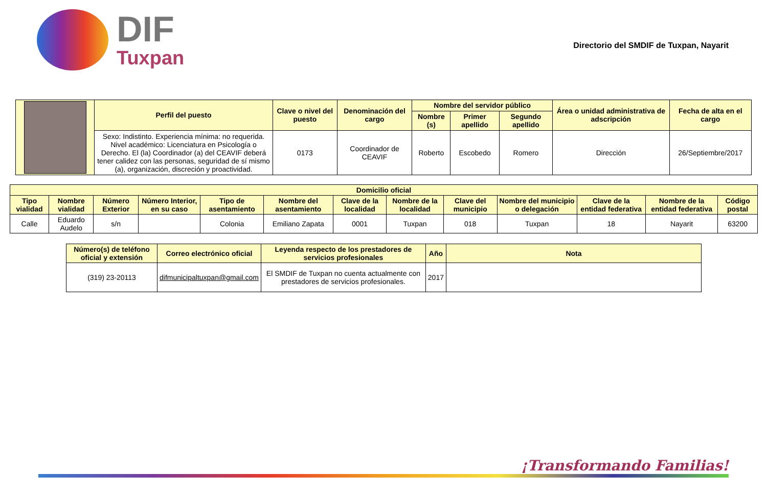DIF
Tuxpan
Directorio del SMDIF de Tuxpan, Nayarit
| | Perfil del puesto | Clave o nivel del puesto | Denominación del cargo | Nombre del servidor público | | | Área o unidad administrativa de adscripción | Fecha de alta en el cargo |
| --- | --- | --- | --- | --- | --- | --- | --- | --- |
| | | | | Nombre (s) | Primer apellido | Segundo apellido | | |
| | Sexo: Indistinto. Experiencia mínima: no requerida. Nivel académico: Licenciatura en Psicología o Derecho. El (la) Coordinador (a) del CEAVIF deberá tener calidez con las personas, seguridad de sí mismo (a), organización, discreción y proactividad. | 0173 | Coordinador de CEAVIF | Roberto | Escobedo | Romero | Dirección | 26/Septiembre/2017 |
| Domicilio oficial | | | | | | | | | | | | |
| --- | --- | --- | --- | --- | --- | --- | --- | --- | --- | --- | --- | --- |
| Tipo vialidad | Nombre vialidad | Número Exterior | Número Interior, en su caso | Tipo de asentamiento | Nombre del asentamiento | Clave de la localidad | Nombre de la localidad | Clave del municipio | Nombre del municipio o delegación | Clave de la entidad federativa | Nombre de la entidad federativa | Código postal |
| Calle | Eduardo Audelo | s/n | | Colonia | Emiliano Zapata | 0001 | Tuxpan | 018 | Tuxpan | 18 | Nayarit | 63200 |
| Número(s) de teléfono oficial y extensión | Correo electrónico oficial | Leyenda respecto de los prestadores de servicios profesionales | Año | Nota |
| --- | --- | --- | --- | --- |
| (319) 23-20113 | difmunicipaltuxpan@gmail.com | El SMDIF de Tuxpan no cuenta actualmente con prestadores de servicios profesionales. | 2017 | |
¡Transformando Familias!